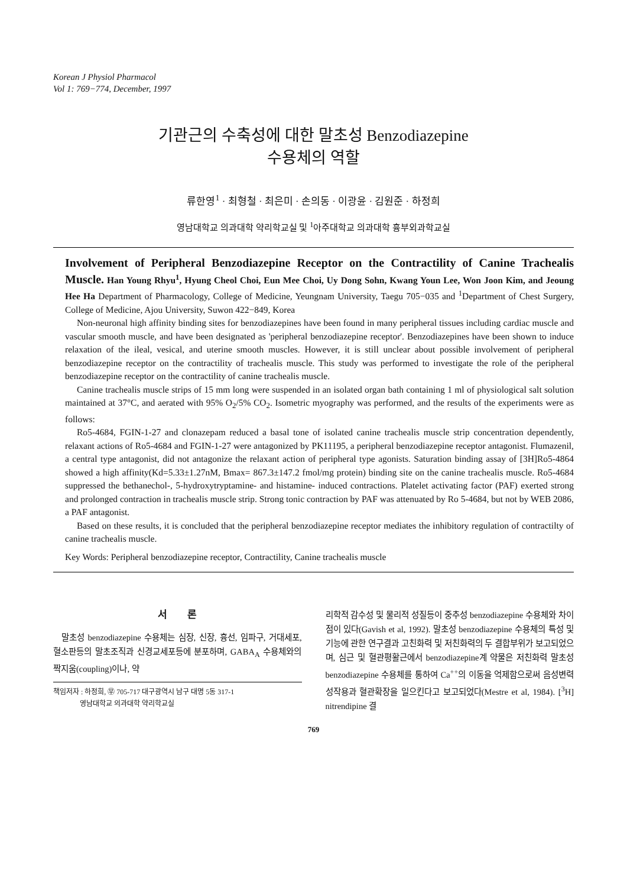Korean J Physiol Pharmacol
Vol 1: 769−774, December, 1997
기관근의 수축성에 대한 말초성 Benzodiazepine
수용체의 역할
류한영<sup>1</sup> · 최형철 · 최은미 · 손의동 · 이광윤 · 김원준 · 하정희
영남대학교 의과대학 약리학교실 및 <sup>1</sup>아주대학교 의과대학 흉부외과학교실
Involvement of Peripheral Benzodiazepine Receptor on the Contractility of Canine Trachealis Muscle. Han Young Rhyu<sup>1</sup>, Hyung Cheol Choi, Eun Mee Choi, Uy Dong Sohn, Kwang Youn Lee, Won Joon Kim, and Jeoung Hee Ha Department of Pharmacology, College of Medicine, Yeungnam University, Taegu 705−035 and <sup>1</sup>Department of Chest Surgery, College of Medicine, Ajou University, Suwon 422−849, Korea
Non-neuronal high affinity binding sites for benzodiazepines have been found in many peripheral tissues including cardiac muscle and vascular smooth muscle, and have been designated as 'peripheral benzodiazepine receptor'. Benzodiazepines have been shown to induce relaxation of the ileal, vesical, and uterine smooth muscles. However, it is still unclear about possible involvement of peripheral benzodiazepine receptor on the contractility of trachealis muscle. This study was performed to investigate the role of the peripheral benzodiazepine receptor on the contractility of canine trachealis muscle.
Canine trachealis muscle strips of 15 mm long were suspended in an isolated organ bath containing 1 ml of physiological salt solution maintained at 37°C, and aerated with 95% O<sub>2</sub>/5% CO<sub>2</sub>. Isometric myography was performed, and the results of the experiments were as follows:
Ro5-4684, FGIN-1-27 and clonazepam reduced a basal tone of isolated canine trachealis muscle strip concentration dependently, relaxant actions of Ro5-4684 and FGIN-1-27 were antagonized by PK11195, a peripheral benzodiazepine receptor antagonist. Flumazenil, a central type antagonist, did not antagonize the relaxant action of peripheral type agonists. Saturation binding assay of [3H]Ro5-4864 showed a high affinity(Kd=5.33±1.27nM, Bmax= 867.3±147.2 fmol/mg protein) binding site on the canine trachealis muscle. Ro5-4684 suppressed the bethanechol-, 5-hydroxytryptamine- and histamine- induced contractions. Platelet activating factor (PAF) exerted strong and prolonged contraction in trachealis muscle strip. Strong tonic contraction by PAF was attenuated by Ro 5-4684, but not by WEB 2086, a PAF antagonist.
Based on these results, it is concluded that the peripheral benzodiazepine receptor mediates the inhibitory regulation of contractilty of canine trachealis muscle.
Key Words: Peripheral benzodiazepine receptor, Contractility, Canine trachealis muscle
서 론
말초성 benzodiazepine 수용체는 심장, 신장, 흉선, 임파구, 거대세포, 혈소판등의 말초조직과 신경교세포등에 분포하며, GABA<sub>A</sub> 수용체와의 짝지움(coupling)이나, 약
책임저자 : 하정희, ㉾ 705-717 대구광역시 남구 대명 5동 317-1
영남대학교 의과대학 약리학교실
리학적 감수성 및 물리적 성질등이 중추성 benzodiazepine 수용체와 차이점이 있다(Gavish et al, 1992). 말초성 benzodiazepine 수용체의 특성 및 기능에 관한 연구결과 고친화력 및 저친화력의 두 결합부위가 보고되었으며, 심근 및 혈관평활근에서 benzodiazepine계 약물은 저친화력 말초성 benzodiazepine 수용체를 통하여 Ca<sup>++</sup>의 이동을 억제함으로써 음성변력성작용과 혈관확장을 일으킨다고 보고되었다(Mestre et al, 1984). [<sup>3</sup>H] nitrendipine 결
769